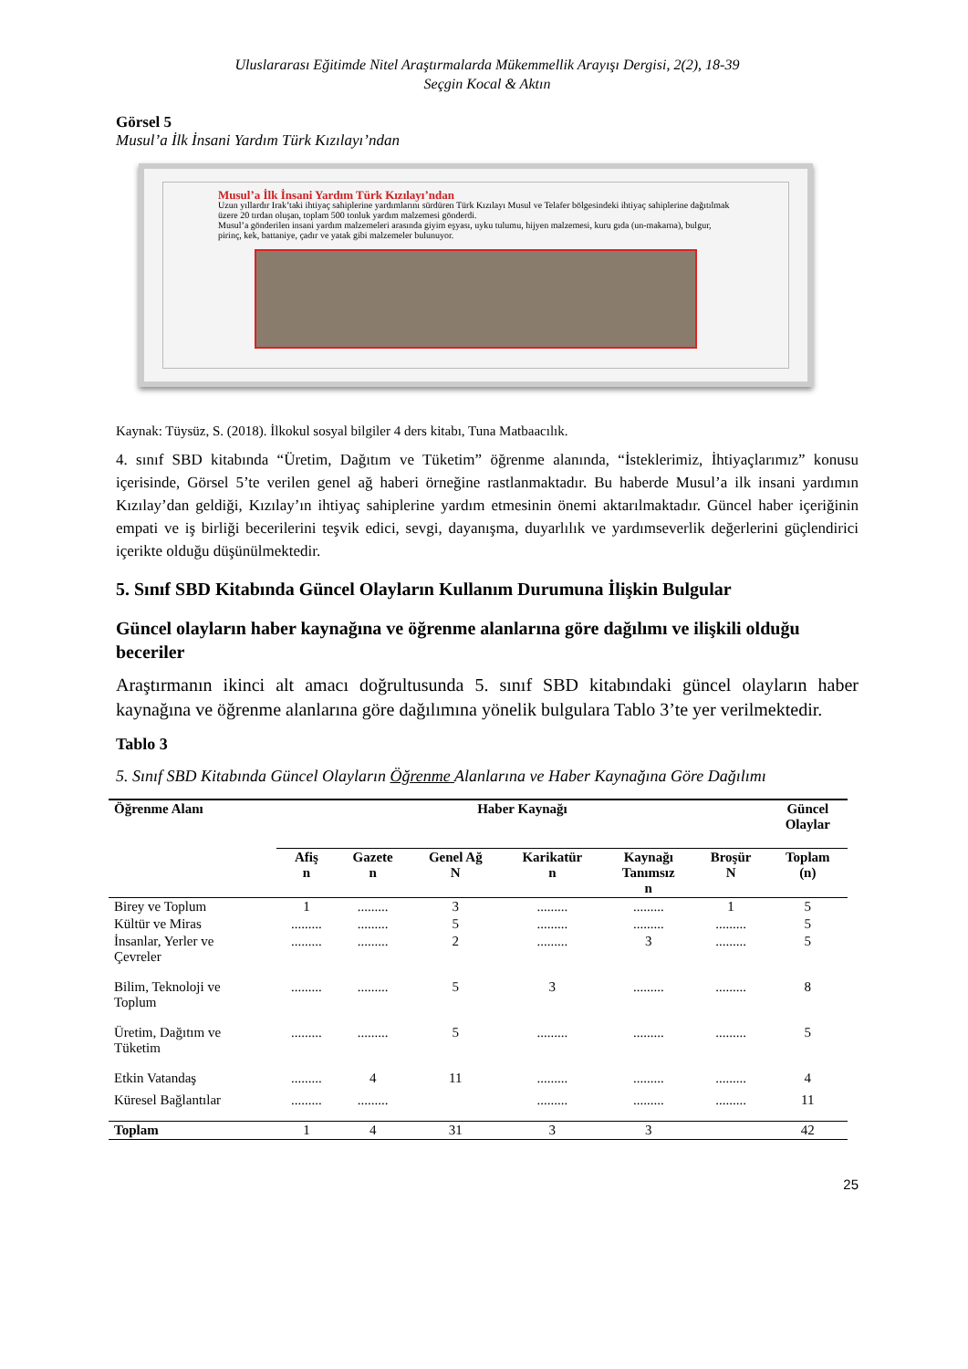Uluslararası Eğitimde Nitel Araştırmalarda Mükemmellik Arayışı Dergisi, 2(2), 18-39
Seçgin Kocal & Aktın
Görsel 5
Musul’a İlk İnsani Yardım Türk Kızılayı’ndan
Musul’a İlk İnsani Yardım Türk Kızılayı’ndan
Uzun yıllardır Irak’taki ihtiyaç sahiplerine yardımlarını sürdüren Türk Kızılayı Musul ve Telafer bölgesindeki ihtiyaç sahiplerine dağıtılmak üzere 20 tırdan oluşan, toplam 500 tonluk yardım malzemesi gönderdi.
Musul’a gönderilen insani yardım malzemeleri arasında giyim eşyası, uyku tulumu, hijyen malzemesi, kuru gıda (un-makarna), bulgur, pirinç, kek, battaniye, çadır ve yatak gibi malzemeler bulunuyor.
Kaynak: Tüysüz, S. (2018). İlkokul sosyal bilgiler 4 ders kitabı, Tuna Matbaacılık.
4. sınıf SBD kitabında “Üretim, Dağıtım ve Tüketim” öğrenme alanında, “İsteklerimiz, İhtiyaçlarımız” konusu içerisinde, Görsel 5’te verilen genel ağ haberi örneğine rastlanmaktadır. Bu haberde Musul’a ilk insani yardımın Kızılay’dan geldiği, Kızılay’ın ihtiyaç sahiplerine yardım etmesinin önemi aktarılmaktadır. Güncel haber içeriğinin empati ve iş birliği becerilerini teşvik edici, sevgi, dayanışma, duyarlılık ve yardımseverlik değerlerini güçlendirici içerikte olduğu düşünülmektedir.
5. Sınıf SBD Kitabında Güncel Olayların Kullanım Durumuna İlişkin Bulgular
Güncel olayların haber kaynağına ve öğrenme alanlarına göre dağılımı ve ilişkili olduğu beceriler
Araştırmanın ikinci alt amacı doğrultusunda 5. sınıf SBD kitabındaki güncel olayların haber kaynağına ve öğrenme alanlarına göre dağılımına yönelik bulgulara Tablo 3’te yer verilmektedir.
Tablo 3
5. Sınıf SBD Kitabında Güncel Olayların Öğrenme Alanlarına ve Haber Kaynağına Göre Dağılımı
| Öğrenme Alanı | Haber Kaynağı | | | | | | Güncel Olaylar |
| --- | --- | --- | --- | --- | --- | --- | --- |
| | Afiş n | Gazete n | Genel Ağ N | Karikatür n | Kaynağı Tanımsız n | Broşür N | Toplam (n) |
| Birey ve Toplum | 1 | ......... | 3 | ......... | ......... | 1 | 5 |
| Kültür ve Miras | ......... | ......... | 5 | ......... | ......... | ......... | 5 |
| İnsanlar, Yerler ve Çevreler | ......... | ......... | 2 | ......... | 3 | ......... | 5 |
| Bilim, Teknoloji ve Toplum | ......... | ......... | 5 | 3 | ......... | ......... | 8 |
| Üretim, Dağıtım ve Tüketim | ......... | ......... | 5 | ......... | ......... | ......... | 5 |
| Etkin Vatandaş | ......... | 4 | 11 | ......... | ......... | ......... | 4 |
| Küresel Bağlantılar | ......... | ......... | | ......... | ......... | ......... | 11 |
| Toplam | 1 | 4 | 31 | 3 | 3 | | 42 |
25